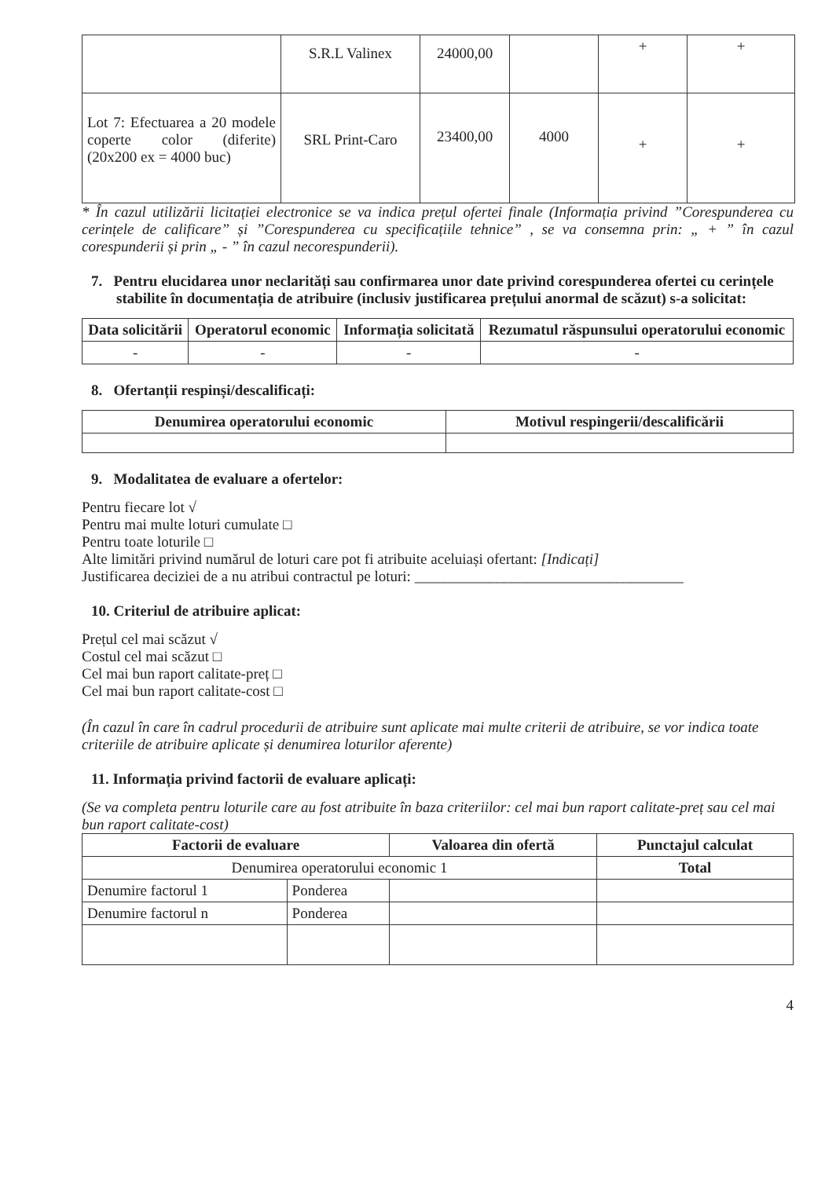| | S.R.L Valinex | 24000,00 | | + | + |
| Lot 7: Efectuarea a 20 modele coperte color (diferite) (20x200 ex = 4000 buc) | SRL Print-Caro | 23400,00 | 4000 | + | + |
* În cazul utilizării licitației electronice se va indica prețul ofertei finale (Informația privind ”Corespunderea cu cerințele de calificare” și ”Corespunderea cu specificațiile tehnice” , se va consemna prin: „ + ” în cazul corespunderii și prin „ - ” în cazul necorespunderii).
7. Pentru elucidarea unor neclarități sau confirmarea unor date privind corespunderea ofertei cu cerințele stabilite în documentația de atribuire (inclusiv justificarea prețului anormal de scăzut) s-a solicitat:
| Data solicitării | Operatorul economic | Informația solicitată | Rezumatul răspunsului operatorului economic |
| --- | --- | --- | --- |
| - | - | - | - |
8. Ofertanții respinși/descalificați:
| Denumirea operatorului economic | Motivul respingerii/descalificării |
| --- | --- |
9. Modalitatea de evaluare a ofertelor:
Pentru fiecare lot √
Pentru mai multe loturi cumulate □
Pentru toate loturile □
Alte limitări privind numărul de loturi care pot fi atribuite aceluiași ofertant: [Indicați]
Justificarea deciziei de a nu atribui contractul pe loturi: ____________________________________
10. Criteriul de atribuire aplicat:
Prețul cel mai scăzut √
Costul cel mai scăzut □
Cel mai bun raport calitate-preț □
Cel mai bun raport calitate-cost □
(În cazul în care în cadrul procedurii de atribuire sunt aplicate mai multe criterii de atribuire, se vor indica toate criteriile de atribuire aplicate și denumirea loturilor aferente)
11. Informația privind factorii de evaluare aplicați:
(Se va completa pentru loturile care au fost atribuite în baza criteriilor: cel mai bun raport calitate-preț sau cel mai bun raport calitate-cost)
| Factorii de evaluare | | Valoarea din ofertă | Punctajul calculat |
| --- | --- | --- | --- |
| Denumirea operatorului economic 1 | | | Total |
| Denumire factorul 1 | Ponderea | | |
| Denumire factorul n | Ponderea | | |
4